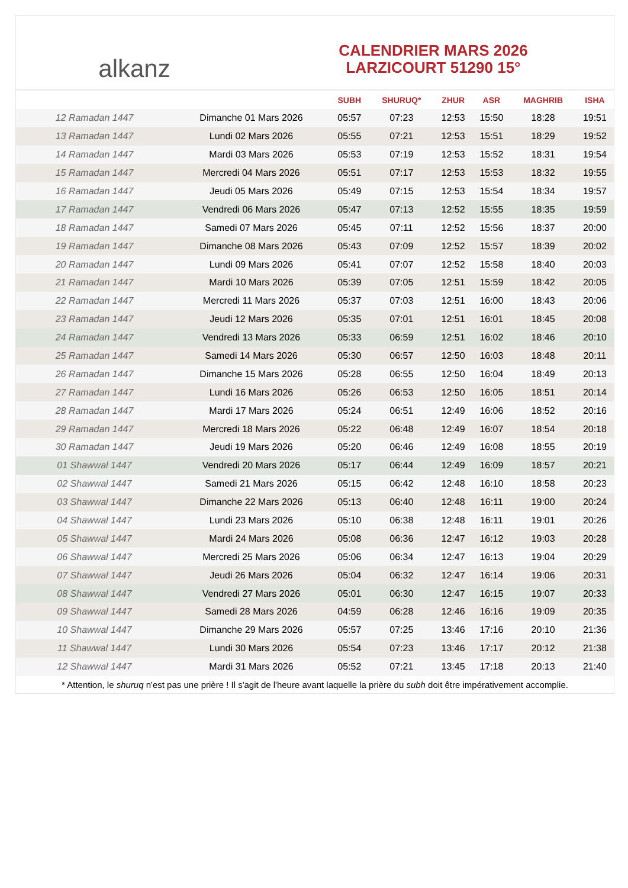alkanz
CALENDRIER MARS 2026
LARZICOURT 51290 15°
| | | SUBH | SHURUQ* | ZHUR | ASR | MAGHRIB | ISHA |
| --- | --- | --- | --- | --- | --- | --- | --- |
| 12 Ramadan 1447 | Dimanche 01 Mars 2026 | 05:57 | 07:23 | 12:53 | 15:50 | 18:28 | 19:51 |
| 13 Ramadan 1447 | Lundi 02 Mars 2026 | 05:55 | 07:21 | 12:53 | 15:51 | 18:29 | 19:52 |
| 14 Ramadan 1447 | Mardi 03 Mars 2026 | 05:53 | 07:19 | 12:53 | 15:52 | 18:31 | 19:54 |
| 15 Ramadan 1447 | Mercredi 04 Mars 2026 | 05:51 | 07:17 | 12:53 | 15:53 | 18:32 | 19:55 |
| 16 Ramadan 1447 | Jeudi 05 Mars 2026 | 05:49 | 07:15 | 12:53 | 15:54 | 18:34 | 19:57 |
| 17 Ramadan 1447 | Vendredi 06 Mars 2026 | 05:47 | 07:13 | 12:52 | 15:55 | 18:35 | 19:59 |
| 18 Ramadan 1447 | Samedi 07 Mars 2026 | 05:45 | 07:11 | 12:52 | 15:56 | 18:37 | 20:00 |
| 19 Ramadan 1447 | Dimanche 08 Mars 2026 | 05:43 | 07:09 | 12:52 | 15:57 | 18:39 | 20:02 |
| 20 Ramadan 1447 | Lundi 09 Mars 2026 | 05:41 | 07:07 | 12:52 | 15:58 | 18:40 | 20:03 |
| 21 Ramadan 1447 | Mardi 10 Mars 2026 | 05:39 | 07:05 | 12:51 | 15:59 | 18:42 | 20:05 |
| 22 Ramadan 1447 | Mercredi 11 Mars 2026 | 05:37 | 07:03 | 12:51 | 16:00 | 18:43 | 20:06 |
| 23 Ramadan 1447 | Jeudi 12 Mars 2026 | 05:35 | 07:01 | 12:51 | 16:01 | 18:45 | 20:08 |
| 24 Ramadan 1447 | Vendredi 13 Mars 2026 | 05:33 | 06:59 | 12:51 | 16:02 | 18:46 | 20:10 |
| 25 Ramadan 1447 | Samedi 14 Mars 2026 | 05:30 | 06:57 | 12:50 | 16:03 | 18:48 | 20:11 |
| 26 Ramadan 1447 | Dimanche 15 Mars 2026 | 05:28 | 06:55 | 12:50 | 16:04 | 18:49 | 20:13 |
| 27 Ramadan 1447 | Lundi 16 Mars 2026 | 05:26 | 06:53 | 12:50 | 16:05 | 18:51 | 20:14 |
| 28 Ramadan 1447 | Mardi 17 Mars 2026 | 05:24 | 06:51 | 12:49 | 16:06 | 18:52 | 20:16 |
| 29 Ramadan 1447 | Mercredi 18 Mars 2026 | 05:22 | 06:48 | 12:49 | 16:07 | 18:54 | 20:18 |
| 30 Ramadan 1447 | Jeudi 19 Mars 2026 | 05:20 | 06:46 | 12:49 | 16:08 | 18:55 | 20:19 |
| 01 Shawwal 1447 | Vendredi 20 Mars 2026 | 05:17 | 06:44 | 12:49 | 16:09 | 18:57 | 20:21 |
| 02 Shawwal 1447 | Samedi 21 Mars 2026 | 05:15 | 06:42 | 12:48 | 16:10 | 18:58 | 20:23 |
| 03 Shawwal 1447 | Dimanche 22 Mars 2026 | 05:13 | 06:40 | 12:48 | 16:11 | 19:00 | 20:24 |
| 04 Shawwal 1447 | Lundi 23 Mars 2026 | 05:10 | 06:38 | 12:48 | 16:11 | 19:01 | 20:26 |
| 05 Shawwal 1447 | Mardi 24 Mars 2026 | 05:08 | 06:36 | 12:47 | 16:12 | 19:03 | 20:28 |
| 06 Shawwal 1447 | Mercredi 25 Mars 2026 | 05:06 | 06:34 | 12:47 | 16:13 | 19:04 | 20:29 |
| 07 Shawwal 1447 | Jeudi 26 Mars 2026 | 05:04 | 06:32 | 12:47 | 16:14 | 19:06 | 20:31 |
| 08 Shawwal 1447 | Vendredi 27 Mars 2026 | 05:01 | 06:30 | 12:47 | 16:15 | 19:07 | 20:33 |
| 09 Shawwal 1447 | Samedi 28 Mars 2026 | 04:59 | 06:28 | 12:46 | 16:16 | 19:09 | 20:35 |
| 10 Shawwal 1447 | Dimanche 29 Mars 2026 | 05:57 | 07:25 | 13:46 | 17:16 | 20:10 | 21:36 |
| 11 Shawwal 1447 | Lundi 30 Mars 2026 | 05:54 | 07:23 | 13:46 | 17:17 | 20:12 | 21:38 |
| 12 Shawwal 1447 | Mardi 31 Mars 2026 | 05:52 | 07:21 | 13:45 | 17:18 | 20:13 | 21:40 |
* Attention, le shuruq n'est pas une prière ! Il s'agit de l'heure avant laquelle la prière du subh doit être impérativement accomplie.